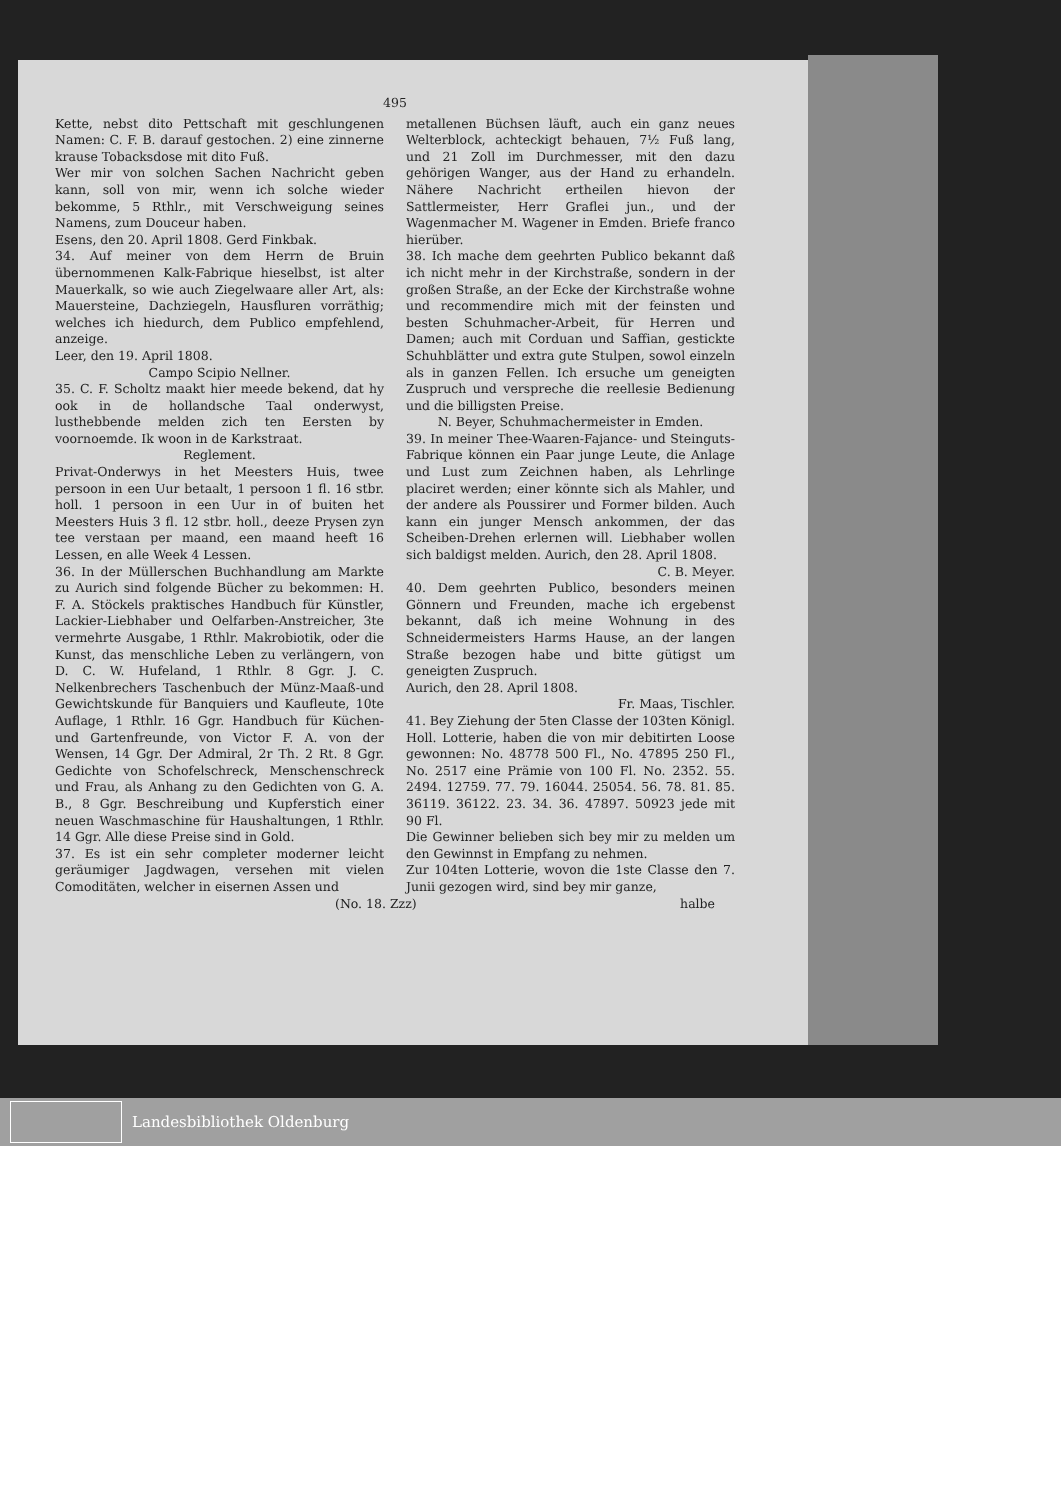495
Kette, nebst dito Pettschaft mit geschlungenen Namen: C. F. B. darauf gestochen. 2) eine zinnerne krause Tobacksdose mit dito Fuß.
Wer mir von solchen Sachen Nachricht geben kann, soll von mir, wenn ich solche wieder bekomme, 5 Rthlr., mit Verschweigung seines Namens, zum Douceur haben.
Esens, den 20. April 1808. Gerd Finkbak.
34. Auf meiner von dem Herrn de Bruin übernommenen Kalk-Fabrique hieselbst, ist alter Mauerkalk, so wie auch Ziegelwaare aller Art, als: Mauersteine, Dachziegeln, Hausfluren vorräthig; welches ich hiedurch, dem Publico empfehlend, anzeige.
Leer, den 19. April 1808.
Campo Scipio Nellner.
35. C. F. Scholtz maakt hier meede bekend, dat hy ook in de hollandsche Taal onderwyst, lusthebbende melden zich ten Eersten by voornoemde. Ik woon in de Karkstraat.
Reglement.
Privat-Onderwys in het Meesters Huis, twee persoon in een Uur betaalt, 1 persoon 1 fl. 16 stbr. holl. 1 persoon in een Uur in of buiten het Meesters Huis 3 fl. 12 stbr. holl., deeze Prysen zyn tee verstaan per maand, een maand heeft 16 Lessen, en alle Week 4 Lessen.
36. In der Müllerschen Buchhandlung am Markte zu Aurich sind folgende Bücher zu bekommen: H. F. A. Stöckels praktisches Handbuch für Künstler, Lackier-Liebhaber und Oelfarben-Anstreicher, 3te vermehrte Ausgabe, 1 Rthlr. Makrobiotik, oder die Kunst, das menschliche Leben zu verlängern, von D. C. W. Hufeland, 1 Rthlr. 8 Ggr. J. C. Nelkenbrechers Taschenbuch der Münz-Maaß-und Gewichtskunde für Banquiers und Kaufleute, 10te Auflage, 1 Rthlr. 16 Ggr. Handbuch für Küchen- und Gartenfreunde, von Victor F. A. von der Wensen, 14 Ggr. Der Admiral, 2r Th. 2 Rt. 8 Ggr. Gedichte von Schofelschreck, Menschenschreck und Frau, als Anhang zu den Gedichten von G. A. B., 8 Ggr. Beschreibung und Kupferstich einer neuen Waschmaschine für Haushaltungen, 1 Rthlr. 14 Ggr. Alle diese Preise sind in Gold.
37. Es ist ein sehr completer moderner leicht geräumiger Jagdwagen, versehen mit vielen Comoditäten, welcher in eisernen Assen und
metallenen Büchsen läuft, auch ein ganz neues Welterblock, achteckigt behauen, 7½ Fuß lang, und 21 Zoll im Durchmesser, mit den dazu gehörigen Wanger, aus der Hand zu erhandeln. Nähere Nachricht ertheilen hievon der Sattlermeister, Herr Graflei jun., und der Wagenmacher M. Wagener in Emden. Briefe franco hierüber.
38. Ich mache dem geehrten Publico bekannt daß ich nicht mehr in der Kirchstraße, sondern in der großen Straße, an der Ecke der Kirchstraße wohne und recommendire mich mit der feinsten und besten Schuhmacher-Arbeit, für Herren und Damen; auch mit Corduan und Saffian, gestickte Schuhblätter und extra gute Stulpen, sowol einzeln als in ganzen Fellen. Ich ersuche um geneigten Zuspruch und verspreche die reellesie Bedienung und die billigsten Preise.
N. Beyer, Schuhmachermeister in Emden.
39. In meiner Thee-Waaren-Fajance- und Steinguts-Fabrique können ein Paar junge Leute, die Anlage und Lust zum Zeichnen haben, als Lehrlinge placiret werden; einer könnte sich als Mahler, und der andere als Poussirer und Former bilden. Auch kann ein junger Mensch ankommen, der das Scheiben-Drehen erlernen will. Liebhaber wollen sich baldigst melden. Aurich, den 28. April 1808.
C. B. Meyer.
40. Dem geehrten Publico, besonders meinen Gönnern und Freunden, mache ich ergebenst bekannt, daß ich meine Wohnung in des Schneidermeisters Harms Hause, an der langen Straße bezogen habe und bitte gütigst um geneigten Zuspruch.
Aurich, den 28. April 1808.
Fr. Maas, Tischler.
41. Bey Ziehung der 5ten Classe der 103ten Königl. Holl. Lotterie, haben die von mir debitirten Loose gewonnen: No. 48778 500 Fl., No. 47895 250 Fl., No. 2517 eine Prämie von 100 Fl. No. 2352. 55. 2494. 12759. 77. 79. 16044. 25054. 56. 78. 81. 85. 36119. 36122. 23. 34. 36. 47897. 50923 jede mit 90 Fl.
Die Gewinner belieben sich bey mir zu melden um den Gewinnst in Empfang zu nehmen.
Zur 104ten Lotterie, wovon die 1ste Classe den 7. Junii gezogen wird, sind bey mir ganze,
(No. 18. Zzz) halbe
Landesbibliothek Oldenburg